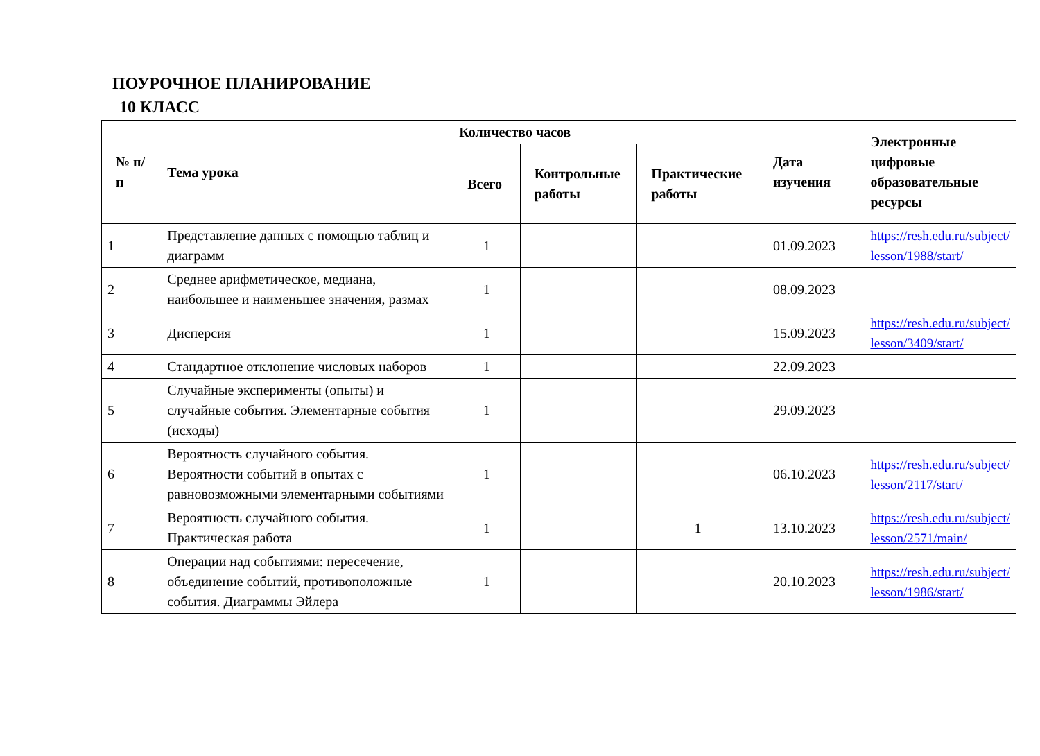ПОУРОЧНОЕ ПЛАНИРОВАНИЕ
10 КЛАСС
| № п/п | Тема урока | Количество часов | | | Дата изучения | Электронные цифровые образовательные ресурсы |
| --- | --- | --- | --- | --- | --- | --- |
| | | Всего | Контрольные работы | Практические работы | | |
| 1 | Представление данных с помощью таблиц и диаграмм | 1 | | | 01.09.2023 | https://resh.edu.ru/subject/ lesson/1988/start/ |
| 2 | Среднее арифметическое, медиана, наибольшее и наименьшее значения, размах | 1 | | | 08.09.2023 | |
| 3 | Дисперсия | 1 | | | 15.09.2023 | https://resh.edu.ru/subject/ lesson/3409/start/ |
| 4 | Стандартное отклонение числовых наборов | 1 | | | 22.09.2023 | |
| 5 | Случайные эксперименты (опыты) и случайные события. Элементарные события (исходы) | 1 | | | 29.09.2023 | |
| 6 | Вероятность случайного события. Вероятности событий в опытах с равновозможными элементарными событиями | 1 | | | 06.10.2023 | https://resh.edu.ru/subject/ lesson/2117/start/ |
| 7 | Вероятность случайного события. Практическая работа | 1 | | 1 | 13.10.2023 | https://resh.edu.ru/subject/ lesson/2571/main/ |
| 8 | Операции над событиями: пересечение, объединение событий, противоположные события. Диаграммы Эйлера | 1 | | | 20.10.2023 | https://resh.edu.ru/subject/ lesson/1986/start/ |